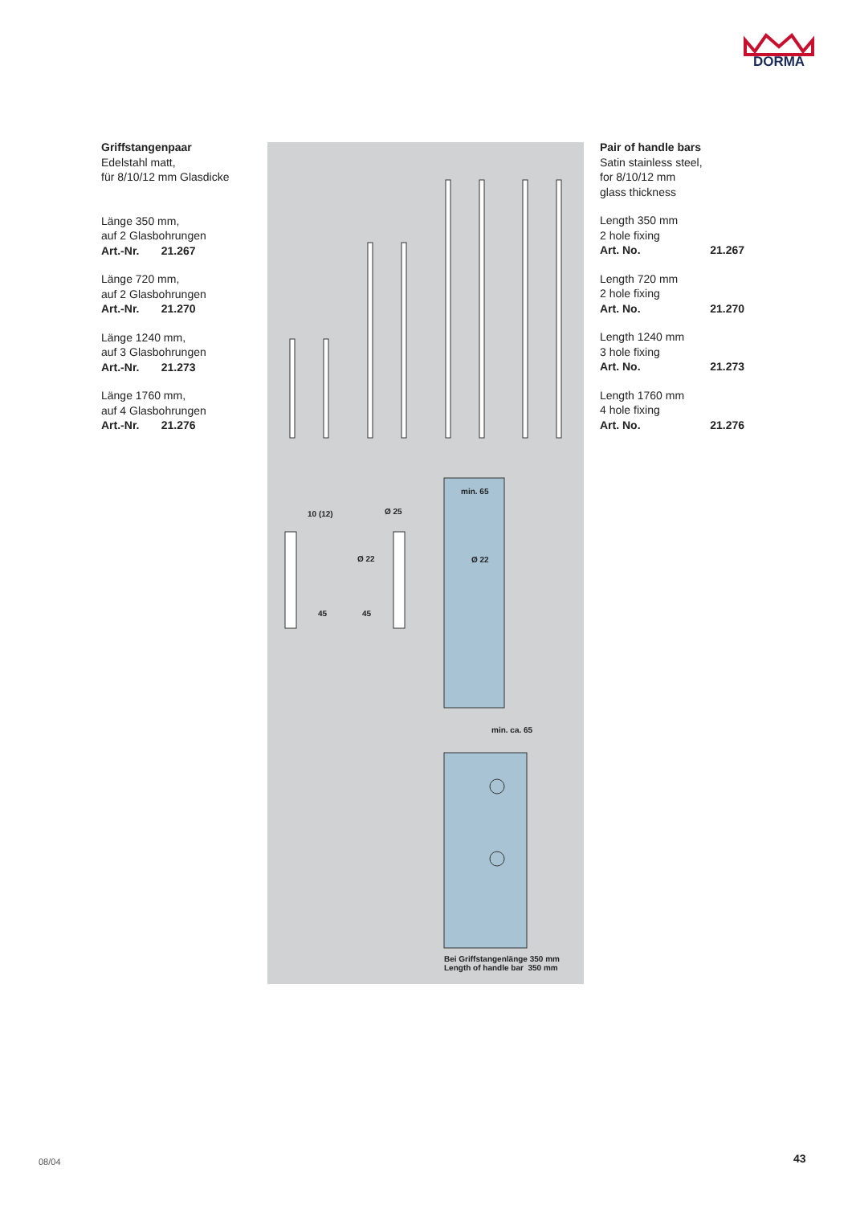DORMA
Griffstangenpaar
Edelstahl matt,
für 8/10/12 mm Glasdicke
Länge 350 mm,
auf 2 Glasbohrungen
Art.-Nr. 21.267
Länge 720 mm,
auf 2 Glasbohrungen
Art.-Nr. 21.270
Länge 1240 mm,
auf 3 Glasbohrungen
Art.-Nr. 21.273
Länge 1760 mm,
auf 4 Glasbohrungen
Art.-Nr. 21.276
10 (12) Ø 25
Ø 22
45 45
min. 65
Ø 22
min. ca. 65
Bei Griffstangenlänge 350 mm
Length of handle bar 350 mm
Pair of handle bars
Satin stainless steel,
for 8/10/12 mm
glass thickness
Length 350 mm
2 hole fixing
Art. No. 21.267
Length 720 mm
2 hole fixing
Art. No. 21.270
Length 1240 mm
3 hole fixing
Art. No. 21.273
Length 1760 mm
4 hole fixing
Art. No. 21.276
08/04 43